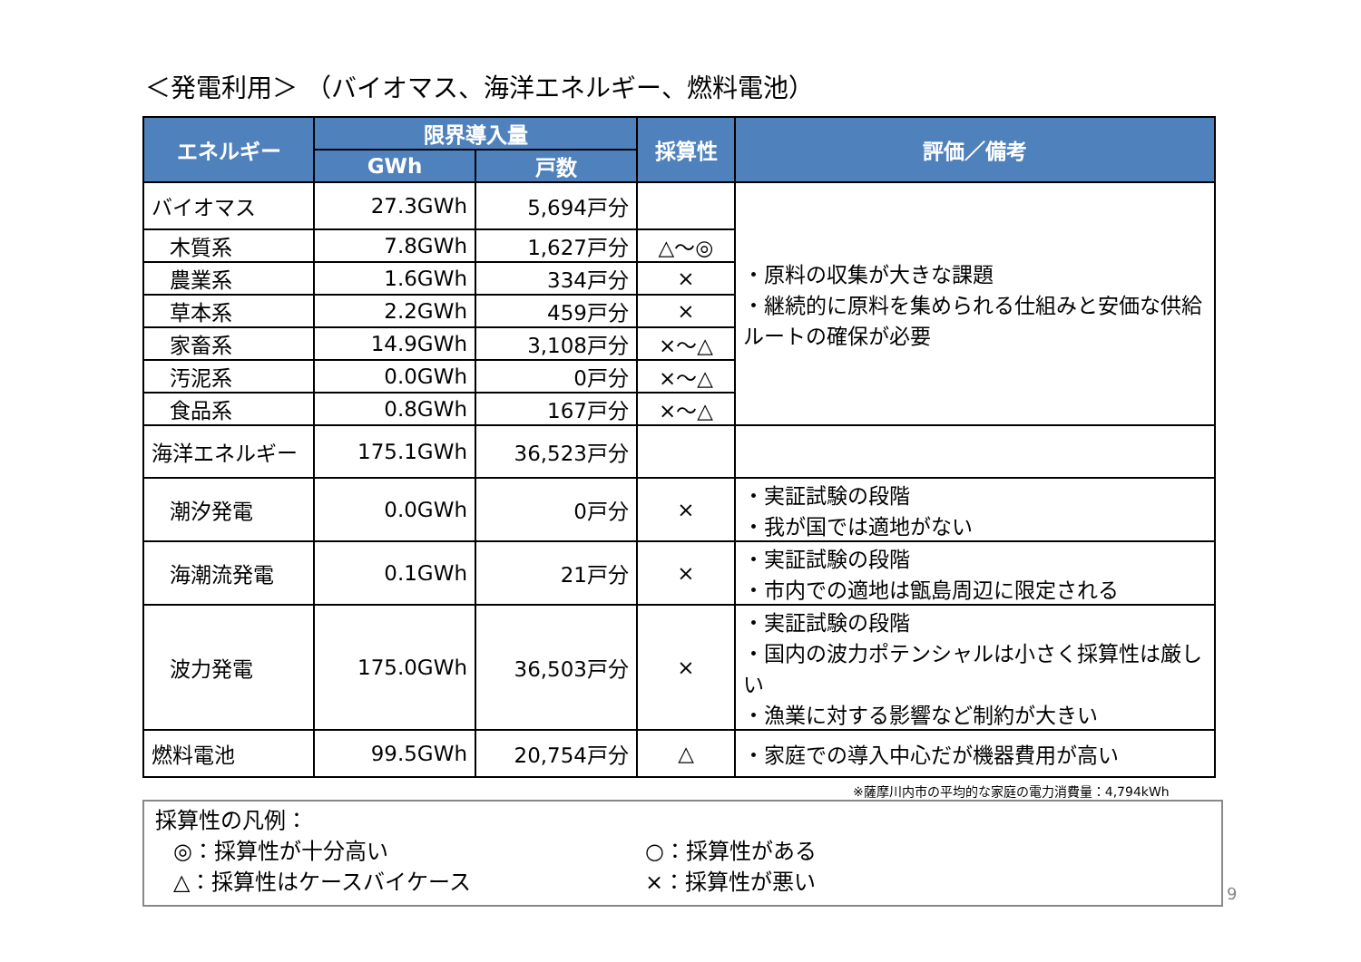＜発電利用＞ （バイオマス、海洋エネルギー、燃料電池）
| エネルギー | 限界導入量 | | 採算性 | 評価／備考 |
| --- | --- | --- | --- | --- |
| | GWh | 戸数 | | |
| バイオマス | 27.3GWh | 5,694戸分 | | ・原料の収集が大きな課題 ・継続的に原料を集められる仕組みと安価な供給ルートの確保が必要 |
| 木質系 | 7.8GWh | 1,627戸分 | △～◎ | |
| 農業系 | 1.6GWh | 334戸分 | × | |
| 草本系 | 2.2GWh | 459戸分 | × | |
| 家畜系 | 14.9GWh | 3,108戸分 | ×～△ | |
| 汚泥系 | 0.0GWh | 0戸分 | ×～△ | |
| 食品系 | 0.8GWh | 167戸分 | ×～△ | |
| 海洋エネルギー | 175.1GWh | 36,523戸分 | | |
| 潮汐発電 | 0.0GWh | 0戸分 | × | ・実証試験の段階 ・我が国では適地がない |
| 海潮流発電 | 0.1GWh | 21戸分 | × | ・実証試験の段階 ・市内での適地は甑島周辺に限定される |
| 波力発電 | 175.0GWh | 36,503戸分 | × | ・実証試験の段階 ・国内の波力ポテンシャルは小さく採算性は厳しい ・漁業に対する影響など制約が大きい |
| 燃料電池 | 99.5GWh | 20,754戸分 | △ | ・家庭での導入中心だが機器費用が高い |
※薩摩川内市の平均的な家庭の電力消費量：4,794kWh
採算性の凡例：
◎：採算性が十分高い ○：採算性がある
△：採算性はケースバイケース ×：採算性が悪い
9